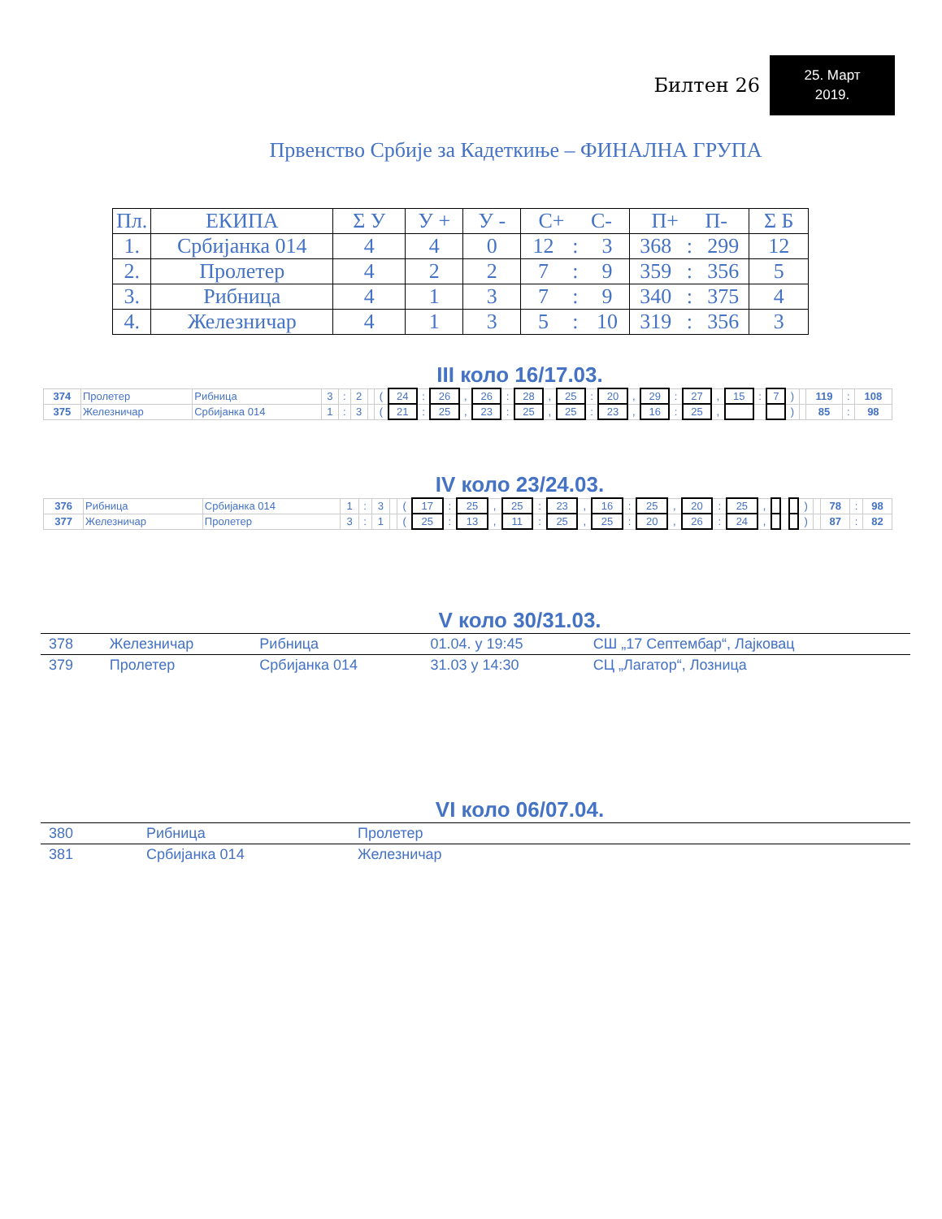Билтен 26
25. Март
2019.
Првенство Србије за Кадеткиње – ФИНАЛНА ГРУПА
| Пл. | ЕКИПА | Σ У | У + | У - | С+ С- | | | П+ П- | | | Σ Б |
| --- | --- | --- | --- | --- | --- | --- | --- | --- | --- | --- | --- |
| 1. | Србијанка 014 | 4 | 4 | 0 | 12 | : | 3 | 368 | : | 299 | 12 |
| 2. | Пролетер | 4 | 2 | 2 | 7 | : | 9 | 359 | : | 356 | 5 |
| 3. | Рибница | 4 | 1 | 3 | 7 | : | 9 | 340 | : | 375 | 4 |
| 4. | Железничар | 4 | 1 | 3 | 5 | : | 10 | 319 | : | 356 | 3 |
III коло 16/17.03.
| 374 | Пролетер | Рибница | 3 | : | 2 | | ( | 24 | : | 26 | , | 26 | : | 28 | , | 25 | : | 20 | , | 29 | : | 27 | , | 15 | : | 7 | ) | | 119 | : | 108 |
| 375 | Железничар | Србијанка 014 | 1 | : | 3 | | ( | 21 | : | 25 | , | 23 | : | 25 | , | 25 | : | 23 | , | 16 | : | 25 | , | | | | ) | | 85 | : | 98 |
IV коло 23/24.03.
| 376 | Рибница | Србијанка 014 | 1 | : | 3 | | ( | 17 | : | 25 | , | 25 | : | 23 | , | 16 | : | 25 | , | 20 | : | 25 | , | | | | ) | | 78 | : | 98 |
| 377 | Железничар | Пролетер | 3 | : | 1 | | ( | 25 | : | 13 | , | 11 | : | 25 | , | 25 | : | 20 | , | 26 | : | 24 | , | | | | ) | | 87 | : | 82 |
V коло 30/31.03.
| 378 | Железничар | Рибница | 01.04. у 19:45 | СШ „17 Септембар“, Лајковац |
| 379 | Пролетер | Србијанка 014 | 31.03 у 14:30 | СЦ „Лагатор“, Лозница |
VI коло 06/07.04.
| 380 | Рибница | Пролетер |
| 381 | Србијанка 014 | Железничар |